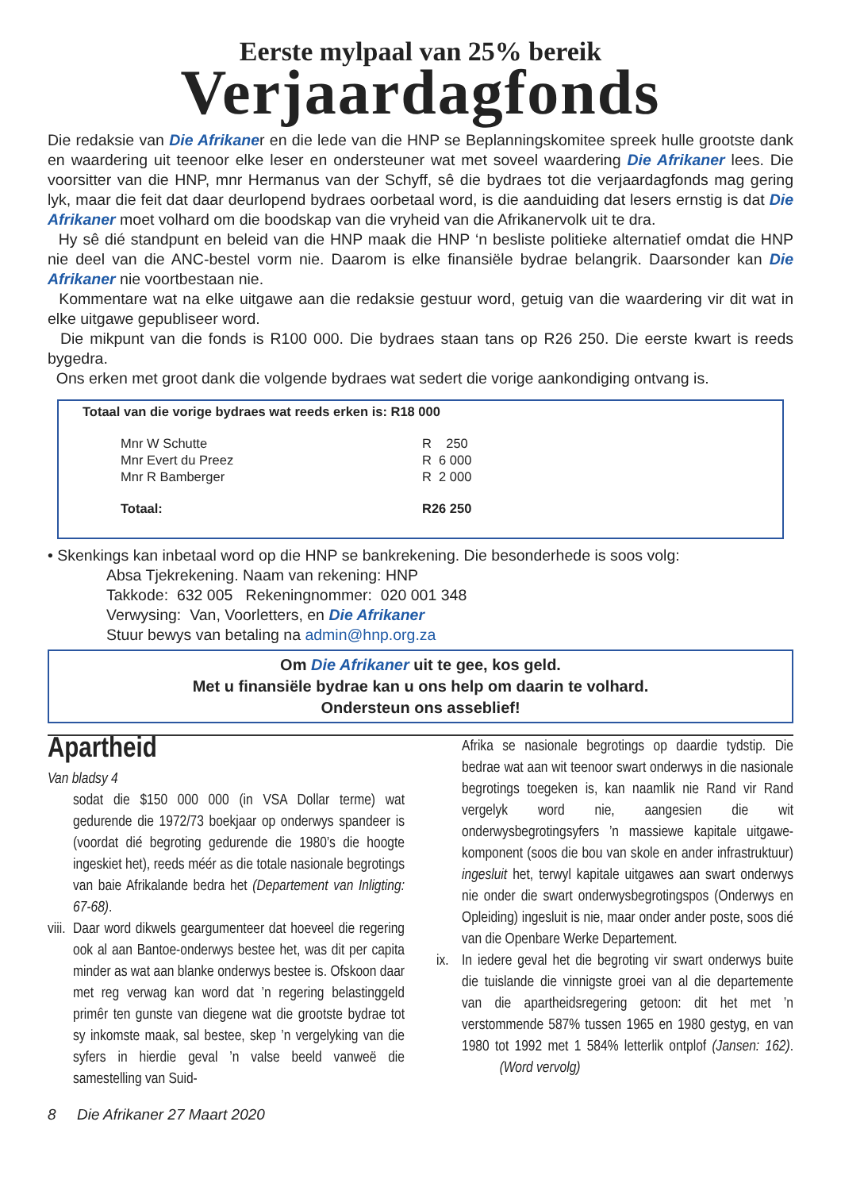Eerste mylpaal van 25% bereik
Verjaardagfonds
Die redaksie van Die Afrikaner en die lede van die HNP se Beplanningskomitee spreek hulle grootste dank en waardering uit teenoor elke leser en ondersteuner wat met soveel waardering Die Afrikaner lees. Die voorsitter van die HNP, mnr Hermanus van der Schyff, sê die bydraes tot die verjaardagfonds mag gering lyk, maar die feit dat daar deurlopend bydraes oorbetaal word, is die aanduiding dat lesers ernstig is dat Die Afrikaner moet volhard om die boodskap van die vryheid van die Afrikanervolk uit te dra.
Hy sê dié standpunt en beleid van die HNP maak die HNP ‘n besliste politieke alternatief omdat die HNP nie deel van die ANC-bestel vorm nie. Daarom is elke finansiële bydrae belangrik. Daarsonder kan Die Afrikaner nie voortbestaan nie.
Kommentare wat na elke uitgawe aan die redaksie gestuur word, getuig van die waardering vir dit wat in elke uitgawe gepubliseer word.
Die mikpunt van die fonds is R100 000. Die bydraes staan tans op R26 250. Die eerste kwart is reeds bygedra.
Ons erken met groot dank die volgende bydraes wat sedert die vorige aankondiging ontvang is.
Totaal van die vorige bydraes wat reeds erken is: R18 000
| Mnr W Schutte | R 250 |
| Mnr Evert du Preez | R 6 000 |
| Mnr R Bamberger | R 2 000 |
| Totaal: | R26 250 |
• Skenkings kan inbetaal word op die HNP se bankrekening. Die besonderhede is soos volg:
Absa Tjekrekening. Naam van rekening: HNP
Takkode: 632 005 Rekeningnommer: 020 001 348
Verwysing: Van, Voorletters, en Die Afrikaner
Stuur bewys van betaling na admin@hnp.org.za
Om Die Afrikaner uit te gee, kos geld.
Met u finansiële bydrae kan u ons help om daarin te volhard.
Ondersteun ons asseblief!
Apartheid
Van bladsy 4
sodat die $150 000 000 (in VSA Dollar terme) wat gedurende die 1972/73 boekjaar op onderwys spandeer is (voordat dié begroting gedurende die 1980’s die hoogte ingeskiet het), reeds méér as die totale nasionale begrotings van baie Afrikalande bedra het (Departement van Inligting: 67-68).
viii.
Daar word dikwels geargumenteer dat hoeveel die regering ook al aan Bantoe-onderwys bestee het, was dit per capita minder as wat aan blanke onderwys bestee is. Ofskoon daar met reg verwag kan word dat ’n regering belastinggeld primêr ten gunste van diegene wat die grootste bydrae tot sy inkomste maak, sal bestee, skep ’n vergelyking van die syfers in hierdie geval ’n valse beeld vanweë die samestelling van Suid-
Afrika se nasionale begrotings op daardie tydstip. Die bedrae wat aan wit teenoor swart onderwys in die nasionale begrotings toegeken is, kan naamlik nie Rand vir Rand vergelyk word nie, aangesien die wit onderwysbegrotingsyfers ’n massiewe kapitale uitgawe-komponent (soos die bou van skole en ander infrastruktuur) ingesluit het, terwyl kapitale uitgawes aan swart onderwys nie onder die swart onderwysbegrotingspos (Onderwys en Opleiding) ingesluit is nie, maar onder ander poste, soos dié van die Openbare Werke Departement.
ix.
In iedere geval het die begroting vir swart onderwys buite die tuislande die vinnigste groei van al die departemente van die apartheidsregering getoon: dit het met ’n verstommende 587% tussen 1965 en 1980 gestyg, en van 1980 tot 1992 met 1 584% letterlik ontplof (Jansen: 162). (Word vervolg)
8 Die Afrikaner 27 Maart 2020